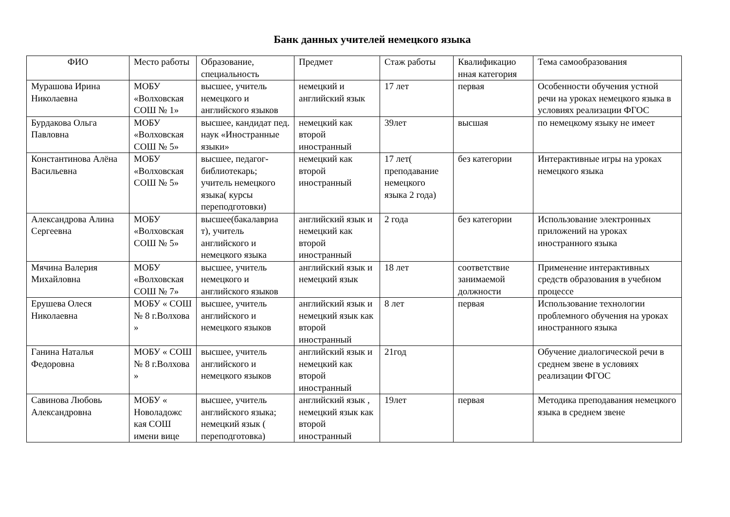Банк данных учителей немецкого языка
| ФИО | Место работы | Образование, специальность | Предмет | Стаж работы | Квалификацио нная категория | Тема самообразования |
| --- | --- | --- | --- | --- | --- | --- |
| Мурашова Ирина Николаевна | МОБУ «Волховская СОШ № 1» | высшее, учитель немецкого и английского языков | немецкий и английский язык | 17 лет | первая | Особенности обучения устной речи на уроках немецкого языка в условиях реализации ФГОС |
| Бурдакова Ольга Павловна | МОБУ «Волховская СОШ № 5» | высшее, кандидат пед. наук «Иностранные языки» | немецкий как второй иностранный | 39лет | высшая | по немецкому языку не имеет |
| Константинова Алёна Васильевна | МОБУ «Волховская СОШ № 5» | высшее, педагог-библиотекарь; учитель немецкого языка( курсы переподготовки) | немецкий как второй иностранный | 17 лет( преподавание немецкого языка 2 года) | без категории | Интерактивные игры на уроках немецкого языка |
| Александрова Алина Сергеевна | МОБУ «Волховская СОШ № 5» | высшее(бакалавриа т), учитель английского и немецкого языка | английский язык и немецкий как второй иностранный | 2 года | без категории | Использование электронных приложений на уроках иностранного языка |
| Мячина Валерия Михайловна | МОБУ «Волховская СОШ № 7» | высшее, учитель немецкого и английского языков | английский язык и немецкий язык | 18 лет | соответствие занимаемой должности | Применение интерактивных средств образования в учебном процессе |
| Ерушева Олеся Николаевна | МОБУ « СОШ № 8 г.Волхова » | высшее, учитель английского и немецкого языков | английский язык и немецкий язык как второй иностранный | 8 лет | первая | Использование технологии проблемного обучения на уроках иностранного языка |
| Ганина Наталья Федоровна | МОБУ « СОШ № 8 г.Волхова » | высшее, учитель английского и немецкого языков | английский язык и немецкий как второй иностранный | 21год | | Обучение диалогической речи в среднем звене в условиях реализации ФГОС |
| Савинова Любовь Александровна | МОБУ « Новоладожс кая СОШ имени вице | высшее, учитель английского языка; немецкий язык ( переподготовка) | английский язык , немецкий язык как второй иностранный | 19лет | первая | Методика преподавания немецкого языка в среднем звене |